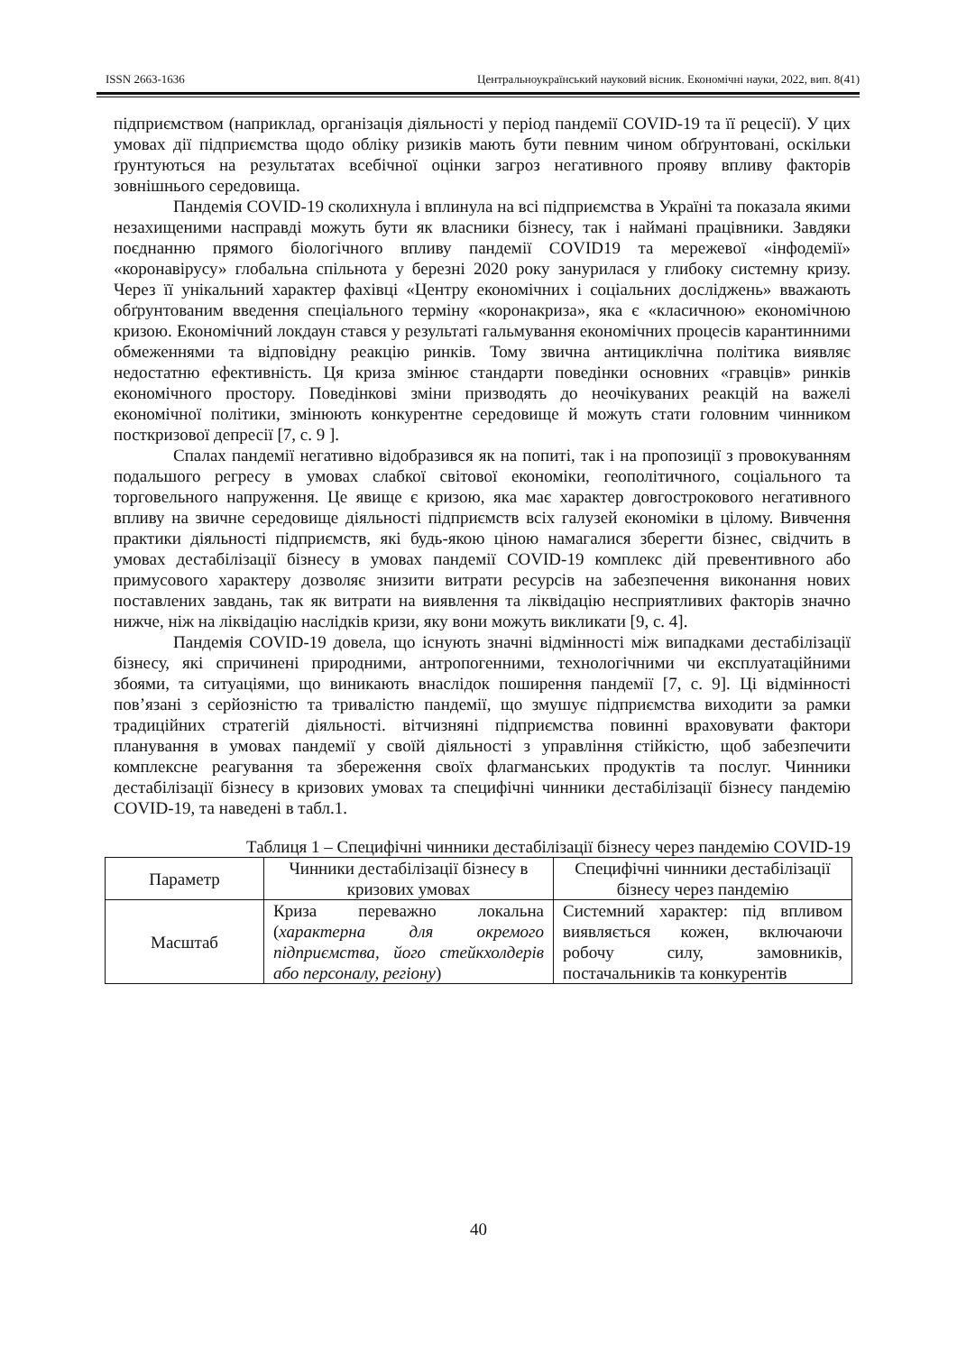ISSN 2663-1636 Центральноукраїнський науковий вісник. Економічні науки, 2022, вип. 8(41)
підприємством (наприклад, організація діяльності у період пандемії COVID-19 та її рецесії). У цих умовах дії підприємства щодо обліку ризиків мають бути певним чином обґрунтовані, оскільки ґрунтуються на результатах всебічної оцінки загроз негативного прояву впливу факторів зовнішнього середовища.
Пандемія COVID-19 сколихнула і вплинула на всі підприємства в Україні та показала якими незахищеними насправді можуть бути як власники бізнесу, так і наймані працівники. Завдяки поєднанню прямого біологічного впливу пандемії COVID19 та мережевої «інфодемії» «коронавірусу» глобальна спільнота у березні 2020 року занурилася у глибоку системну кризу. Через її унікальний характер фахівці «Центру економічних і соціальних досліджень» вважають обґрунтованим введення спеціального терміну «коронакриза», яка є «класичною» економічною кризою. Економічний локдаун стався у результаті гальмування економічних процесів карантинними обмеженнями та відповідну реакцію ринків. Тому звична антициклічна політика виявляє недостатню ефективність. Ця криза змінює стандарти поведінки основних «гравців» ринків економічного простору. Поведінкові зміни призводять до неочікуваних реакцій на важелі економічної політики, змінюють конкурентне середовище й можуть стати головним чинником посткризової депресії [7, с. 9 ].
Спалах пандемії негативно відобразився як на попиті, так і на пропозиції з провокуванням подальшого регресу в умовах слабкої світової економіки, геополітичного, соціального та торговельного напруження. Це явище є кризою, яка має характер довгострокового негативного впливу на звичне середовище діяльності підприємств всіх галузей економіки в цілому. Вивчення практики діяльності підприємств, які будь-якою ціною намагалися зберегти бізнес, свідчить в умовах дестабілізації бізнесу в умовах пандемії COVID-19 комплекс дій превентивного або примусового характеру дозволяє знизити витрати ресурсів на забезпечення виконання нових поставлених завдань, так як витрати на виявлення та ліквідацію несприятливих факторів значно нижче, ніж на ліквідацію наслідків кризи, яку вони можуть викликати [9, с. 4].
Пандемія COVID-19 довела, що існують значні відмінності між випадками дестабілізації бізнесу, які спричинені природними, антропогенними, технологічними чи експлуатаційними збоями, та ситуаціями, що виникають внаслідок поширення пандемії [7, с. 9]. Ці відмінності пов’язані з серйозністю та тривалістю пандемії, що змушує підприємства виходити за рамки традиційних стратегій діяльності. вітчизняні підприємства повинні враховувати фактори планування в умовах пандемії у своїй діяльності з управління стійкістю, щоб забезпечити комплексне реагування та збереження своїх флагманських продуктів та послуг. Чинники дестабілізації бізнесу в кризових умовах та специфічні чинники дестабілізації бізнесу пандемію COVID-19, та наведені в табл.1.
Таблиця 1 – Специфічні чинники дестабілізації бізнесу через пандемію COVID-19
| Параметр | Чинники дестабілізації бізнесу в кризових умовах | Специфічні чинники дестабілізації бізнесу через пандемію |
| --- | --- | --- |
| Масштаб | Криза переважно локальна ( характерна для окремого підприємства, його стейкхолдерів або персоналу, регіону ) | Системний характер: під впливом виявляється кожен, включаючи робочу силу, замовників, постачальників та конкурентів |
40